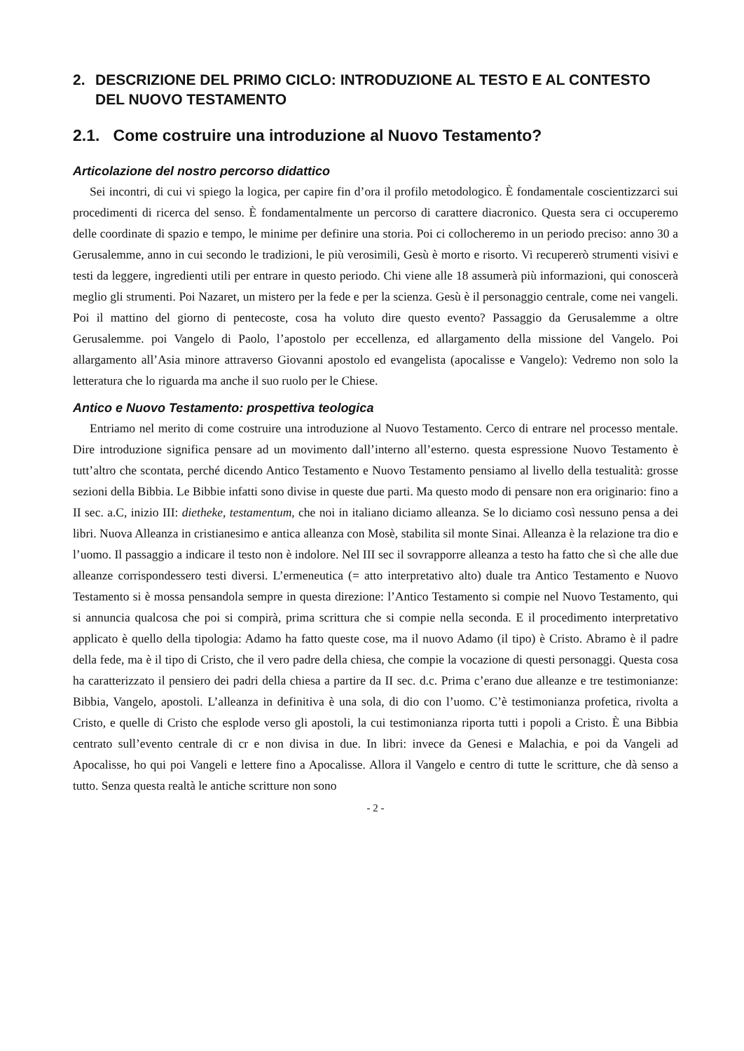2. DESCRIZIONE DEL PRIMO CICLO: INTRODUZIONE AL TESTO E AL CONTESTO DEL NUOVO TESTAMENTO
2.1. Come costruire una introduzione al Nuovo Testamento?
Articolazione del nostro percorso didattico
Sei incontri, di cui vi spiego la logica, per capire fin d’ora il profilo metodologico. È fondamentale coscientizzarci sui procedimenti di ricerca del senso. È fondamentalmente un percorso di carattere diacronico. Questa sera ci occuperemo delle coordinate di spazio e tempo, le minime per definire una storia. Poi ci collocheremo in un periodo preciso: anno 30 a Gerusalemme, anno in cui secondo le tradizioni, le più verosimili, Gesù è morto e risorto. Vi recupererò strumenti visivi e testi da leggere, ingredienti utili per entrare in questo periodo. Chi viene alle 18 assumerà più informazioni, qui conoscerà meglio gli strumenti. Poi Nazaret, un mistero per la fede e per la scienza. Gesù è il personaggio centrale, come nei vangeli. Poi il mattino del giorno di pentecoste, cosa ha voluto dire questo evento? Passaggio da Gerusalemme a oltre Gerusalemme. poi Vangelo di Paolo, l’apostolo per eccellenza, ed allargamento della missione del Vangelo. Poi allargamento all’Asia minore attraverso Giovanni apostolo ed evangelista (apocalisse e Vangelo): Vedremo non solo la letteratura che lo riguarda ma anche il suo ruolo per le Chiese.
Antico e Nuovo Testamento: prospettiva teologica
Entriamo nel merito di come costruire una introduzione al Nuovo Testamento. Cerco di entrare nel processo mentale. Dire introduzione significa pensare ad un movimento dall’interno all’esterno. questa espressione Nuovo Testamento è tutt’altro che scontata, perché dicendo Antico Testamento e Nuovo Testamento pensiamo al livello della testualità: grosse sezioni della Bibbia. Le Bibbie infatti sono divise in queste due parti. Ma questo modo di pensare non era originario: fino a II sec. a.C, inizio III: dietheke, testamentum, che noi in italiano diciamo alleanza. Se lo diciamo così nessuno pensa a dei libri. Nuova Alleanza in cristianesimo e antica alleanza con Mosè, stabilita sil monte Sinai. Alleanza è la relazione tra dio e l’uomo. Il passaggio a indicare il testo non è indolore. Nel III sec il sovrapporre alleanza a testo ha fatto che sì che alle due alleanze corrispondessero testi diversi. L’ermeneutica (= atto interpretativo alto) duale tra Antico Testamento e Nuovo Testamento si è mossa pensandola sempre in questa direzione: l’Antico Testamento si compie nel Nuovo Testamento, qui si annuncia qualcosa che poi si compirà, prima scrittura che si compie nella seconda. E il procedimento interpretativo applicato è quello della tipologia: Adamo ha fatto queste cose, ma il nuovo Adamo (il tipo) è Cristo. Abramo è il padre della fede, ma è il tipo di Cristo, che il vero padre della chiesa, che compie la vocazione di questi personaggi. Questa cosa ha caratterizzato il pensiero dei padri della chiesa a partire da II sec. d.c. Prima c’erano due alleanze e tre testimonianze: Bibbia, Vangelo, apostoli. L’alleanza in definitiva è una sola, di dio con l’uomo. C’è testimonianza profetica, rivolta a Cristo, e quelle di Cristo che esplode verso gli apostoli, la cui testimonianza riporta tutti i popoli a Cristo. È una Bibbia centrato sull’evento centrale di cr e non divisa in due. In libri: invece da Genesi e Malachia, e poi da Vangeli ad Apocalisse, ho qui poi Vangeli e lettere fino a Apocalisse. Allora il Vangelo e centro di tutte le scritture, che dà senso a tutto. Senza questa realtà le antiche scritture non sono
- 2 -